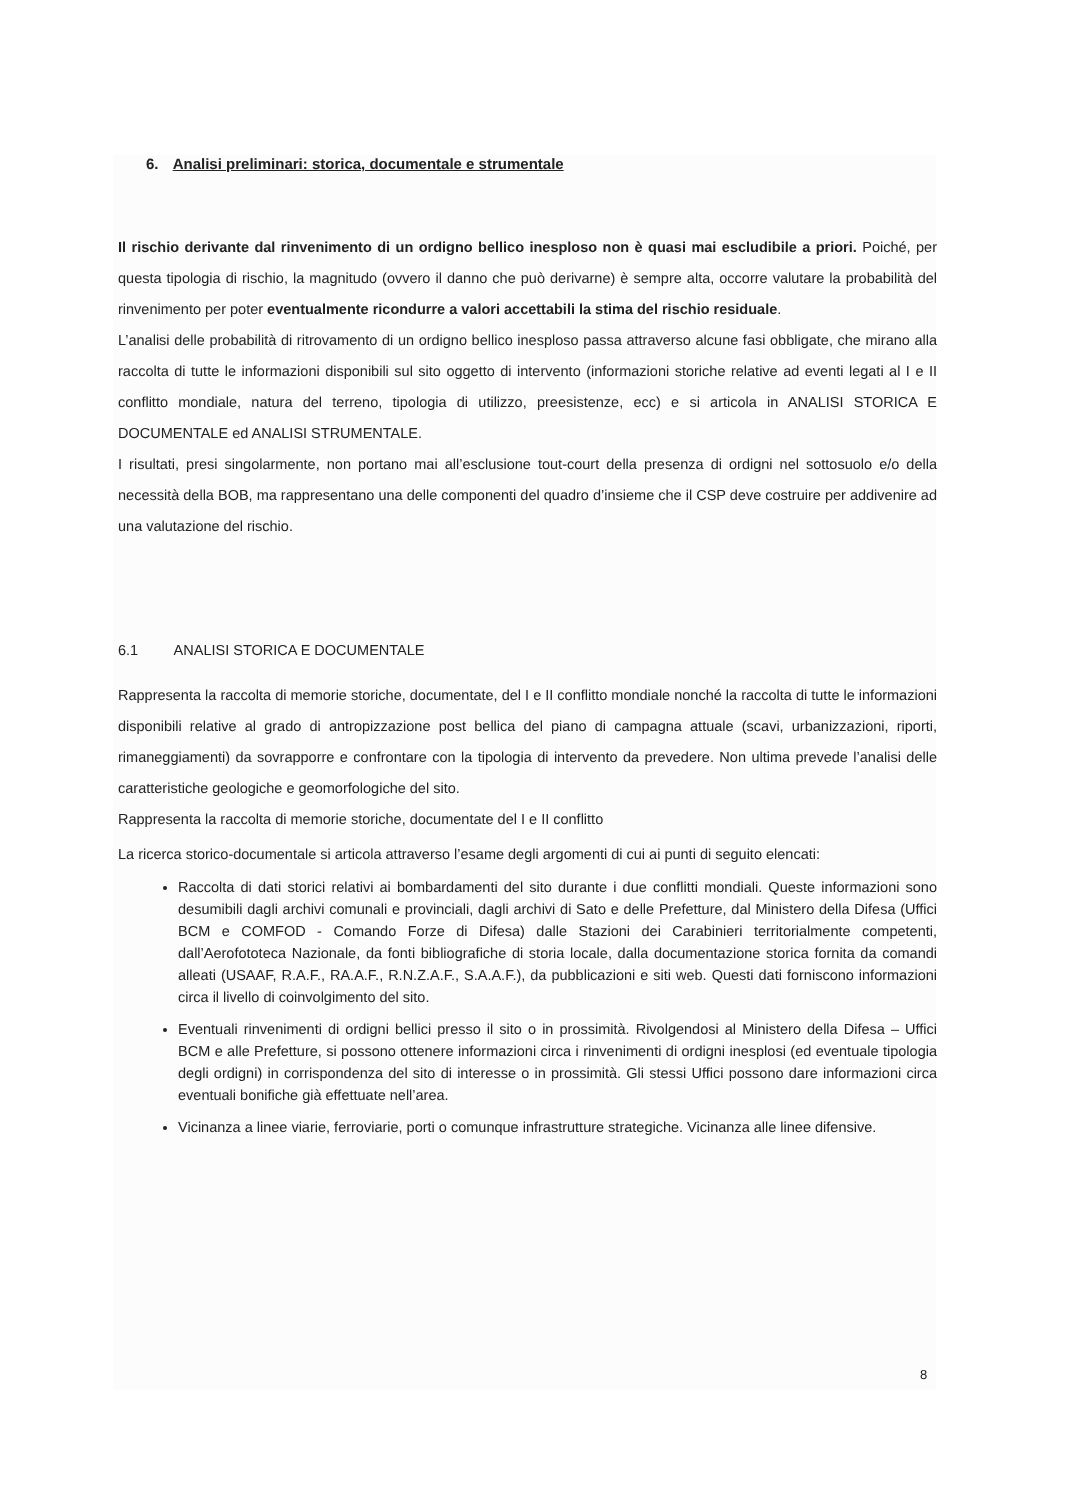6. Analisi preliminari: storica, documentale e strumentale
Il rischio derivante dal rinvenimento di un ordigno bellico inesploso non è quasi mai escludibile a priori. Poiché, per questa tipologia di rischio, la magnitudo (ovvero il danno che può derivarne) è sempre alta, occorre valutare la probabilità del rinvenimento per poter eventualmente ricondurre a valori accettabili la stima del rischio residuale.
L’analisi delle probabilità di ritrovamento di un ordigno bellico inesploso passa attraverso alcune fasi obbligate, che mirano alla raccolta di tutte le informazioni disponibili sul sito oggetto di intervento (informazioni storiche relative ad eventi legati al I e II conflitto mondiale, natura del terreno, tipologia di utilizzo, preesistenze, ecc) e si articola in ANALISI STORICA E DOCUMENTALE ed ANALISI STRUMENTALE.
I risultati, presi singolarmente, non portano mai all’esclusione tout-court della presenza di ordigni nel sottosuolo e/o della necessità della BOB, ma rappresentano una delle componenti del quadro d’insieme che il CSP deve costruire per addivenire ad una valutazione del rischio.
6.1 ANALISI STORICA E DOCUMENTALE
Rappresenta la raccolta di memorie storiche, documentate, del I e II conflitto mondiale nonché la raccolta di tutte le informazioni disponibili relative al grado di antropizzazione post bellica del piano di campagna attuale (scavi, urbanizzazioni, riporti, rimaneggiamenti) da sovrapporre e confrontare con la tipologia di intervento da prevedere. Non ultima prevede l’analisi delle caratteristiche geologiche e geomorfologiche del sito.
Rappresenta la raccolta di memorie storiche, documentate del I e II conflitto
La ricerca storico-documentale si articola attraverso l’esame degli argomenti di cui ai punti di seguito elencati:
Raccolta di dati storici relativi ai bombardamenti del sito durante i due conflitti mondiali. Queste informazioni sono desumibili dagli archivi comunali e provinciali, dagli archivi di Sato e delle Prefetture, dal Ministero della Difesa (Uffici BCM e COMFOD - Comando Forze di Difesa) dalle Stazioni dei Carabinieri territorialmente competenti, dall’Aerofototeca Nazionale, da fonti bibliografiche di storia locale, dalla documentazione storica fornita da comandi alleati (USAAF, R.A.F., RA.A.F., R.N.Z.A.F., S.A.A.F.), da pubblicazioni e siti web. Questi dati forniscono informazioni circa il livello di coinvolgimento del sito.
Eventuali rinvenimenti di ordigni bellici presso il sito o in prossimità. Rivolgendosi al Ministero della Difesa – Uffici BCM e alle Prefetture, si possono ottenere informazioni circa i rinvenimenti di ordigni inesplosi (ed eventuale tipologia degli ordigni) in corrispondenza del sito di interesse o in prossimità. Gli stessi Uffici possono dare informazioni circa eventuali bonifiche già effettuate nell’area.
Vicinanza a linee viarie, ferroviarie, porti o comunque infrastrutture strategiche. Vicinanza alle linee difensive.
8